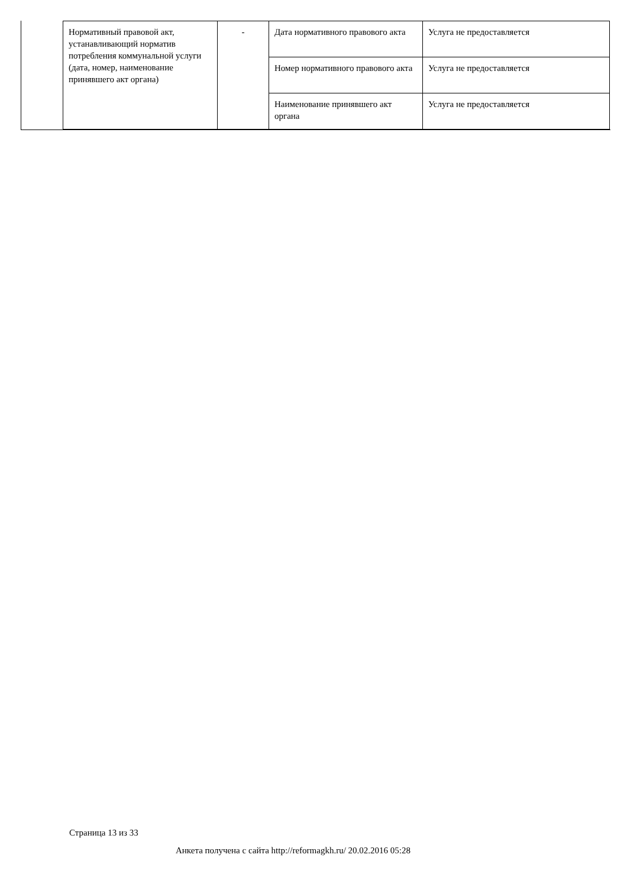| Нормативный правовой акт, устанавливающий норматив потребления коммунальной услуги (дата, номер, наименование принявшего акт органа) | - | Дата нормативного правового акта | Услуга не предоставляется |
| | | Номер нормативного правового акта | Услуга не предоставляется |
| | | Наименование принявшего акт органа | Услуга не предоставляется |
Страница 13 из 33
Анкета получена с сайта http://reformagkh.ru/ 20.02.2016 05:28